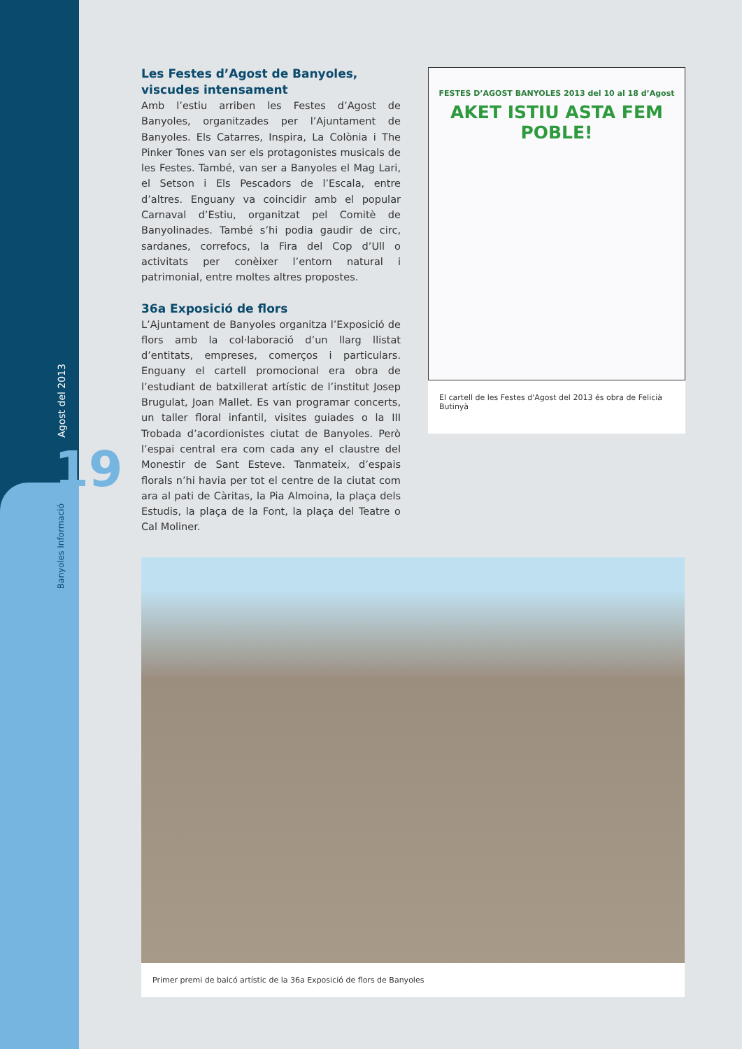Agost del 2013
19
Banyoles Informació
Les Festes d’Agost de Banyoles, viscudes intensament
Amb l’estiu arriben les Festes d’Agost de Banyoles, organitzades per l’Ajuntament de Banyoles. Els Catarres, Inspira, La Colònia i The Pinker Tones van ser els protagonistes musicals de les Festes. També, van ser a Banyoles el Mag Lari, el Setson i Els Pescadors de l’Escala, entre d’altres. Enguany va coincidir amb el popular Carnaval d’Estiu, organitzat pel Comitè de Banyolinades. També s’hi podia gaudir de circ, sardanes, correfocs, la Fira del Cop d’Ull o activitats per conèixer l’entorn natural i patrimonial, entre moltes altres propostes.
36a Exposició de flors
L’Ajuntament de Banyoles organitza l’Exposició de flors amb la col·laboració d’un llarg llistat d’entitats, empreses, comerços i particulars. Enguany el cartell promocional era obra de l’estudiant de batxillerat artístic de l’institut Josep Brugulat, Joan Mallet. Es van programar concerts, un taller floral infantil, visites guiades o la III Trobada d’acordionistes ciutat de Banyoles. Però l’espai central era com cada any el claustre del Monestir de Sant Esteve. Tanmateix, d’espais florals n’hi havia per tot el centre de la ciutat com ara al pati de Càritas, la Pia Almoina, la plaça dels Estudis, la plaça de la Font, la plaça del Teatre o Cal Moliner.
FESTES D’AGOST BANYOLES 2013 del 10 al 18 d’Agost
AKET ISTIU ASTA FEM POBLE!
El cartell de les Festes d'Agost del 2013 és obra de Felicià Butinyà
Primer premi de balcó artístic de la 36a Exposició de flors de Banyoles